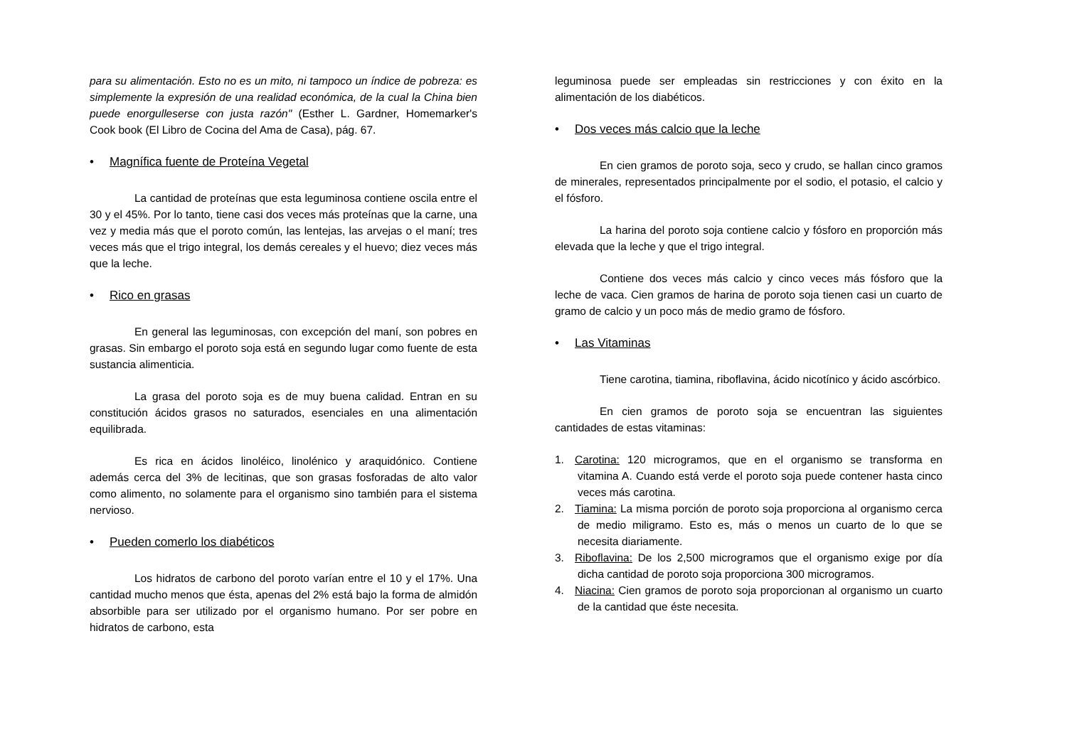para su alimentación. Esto no es un mito, ni tampoco un índice de pobreza: es simplemente la expresión de una realidad económica, de la cual la China bien puede enorgulleserse con justa razón" (Esther L. Gardner, Homemarker's Cook book (El Libro de Cocina del Ama de Casa), pág. 67.
• Magnífica fuente de Proteína Vegetal
La cantidad de proteínas que esta leguminosa contiene oscila entre el 30 y el 45%. Por lo tanto, tiene casi dos veces más proteínas que la carne, una vez y media más que el poroto común, las lentejas, las arvejas o el maní; tres veces más que el trigo integral, los demás cereales y el huevo; diez veces más que la leche.
• Rico en grasas
En general las leguminosas, con excepción del maní, son pobres en grasas. Sin embargo el poroto soja está en segundo lugar como fuente de esta sustancia alimenticia.
La grasa del poroto soja es de muy buena calidad. Entran en su constitución ácidos grasos no saturados, esenciales en una alimentación equilibrada.
Es rica en ácidos linoléico, linolénico y araquidónico. Contiene además cerca del 3% de lecitinas, que son grasas fosforadas de alto valor como alimento, no solamente para el organismo sino también para el sistema nervioso.
• Pueden comerlo los diabéticos
Los hidratos de carbono del poroto varían entre el 10 y el 17%. Una cantidad mucho menos que ésta, apenas del 2% está bajo la forma de almidón absorbible para ser utilizado por el organismo humano. Por ser pobre en hidratos de carbono, esta
leguminosa puede ser empleadas sin restricciones y con éxito en la alimentación de los diabéticos.
• Dos veces más calcio que la leche
En cien gramos de poroto soja, seco y crudo, se hallan cinco gramos de minerales, representados principalmente por el sodio, el potasio, el calcio y el fósforo.
La harina del poroto soja contiene calcio y fósforo en proporción más elevada que la leche y que el trigo integral.
Contiene dos veces más calcio y cinco veces más fósforo que la leche de vaca. Cien gramos de harina de poroto soja tienen casi un cuarto de gramo de calcio y un poco más de medio gramo de fósforo.
• Las Vitaminas
Tiene carotina, tiamina, riboflavina, ácido nicotínico y ácido ascórbico.
En cien gramos de poroto soja se encuentran las siguientes cantidades de estas vitaminas:
1. Carotina: 120 microgramos, que en el organismo se transforma en vitamina A. Cuando está verde el poroto soja puede contener hasta cinco veces más carotina.
2. Tiamina: La misma porción de poroto soja proporciona al organismo cerca de medio miligramo. Esto es, más o menos un cuarto de lo que se necesita diariamente.
3. Riboflavina: De los 2,500 microgramos que el organismo exige por día dicha cantidad de poroto soja proporciona 300 microgramos.
4. Niacina: Cien gramos de poroto soja proporcionan al organismo un cuarto de la cantidad que éste necesita.